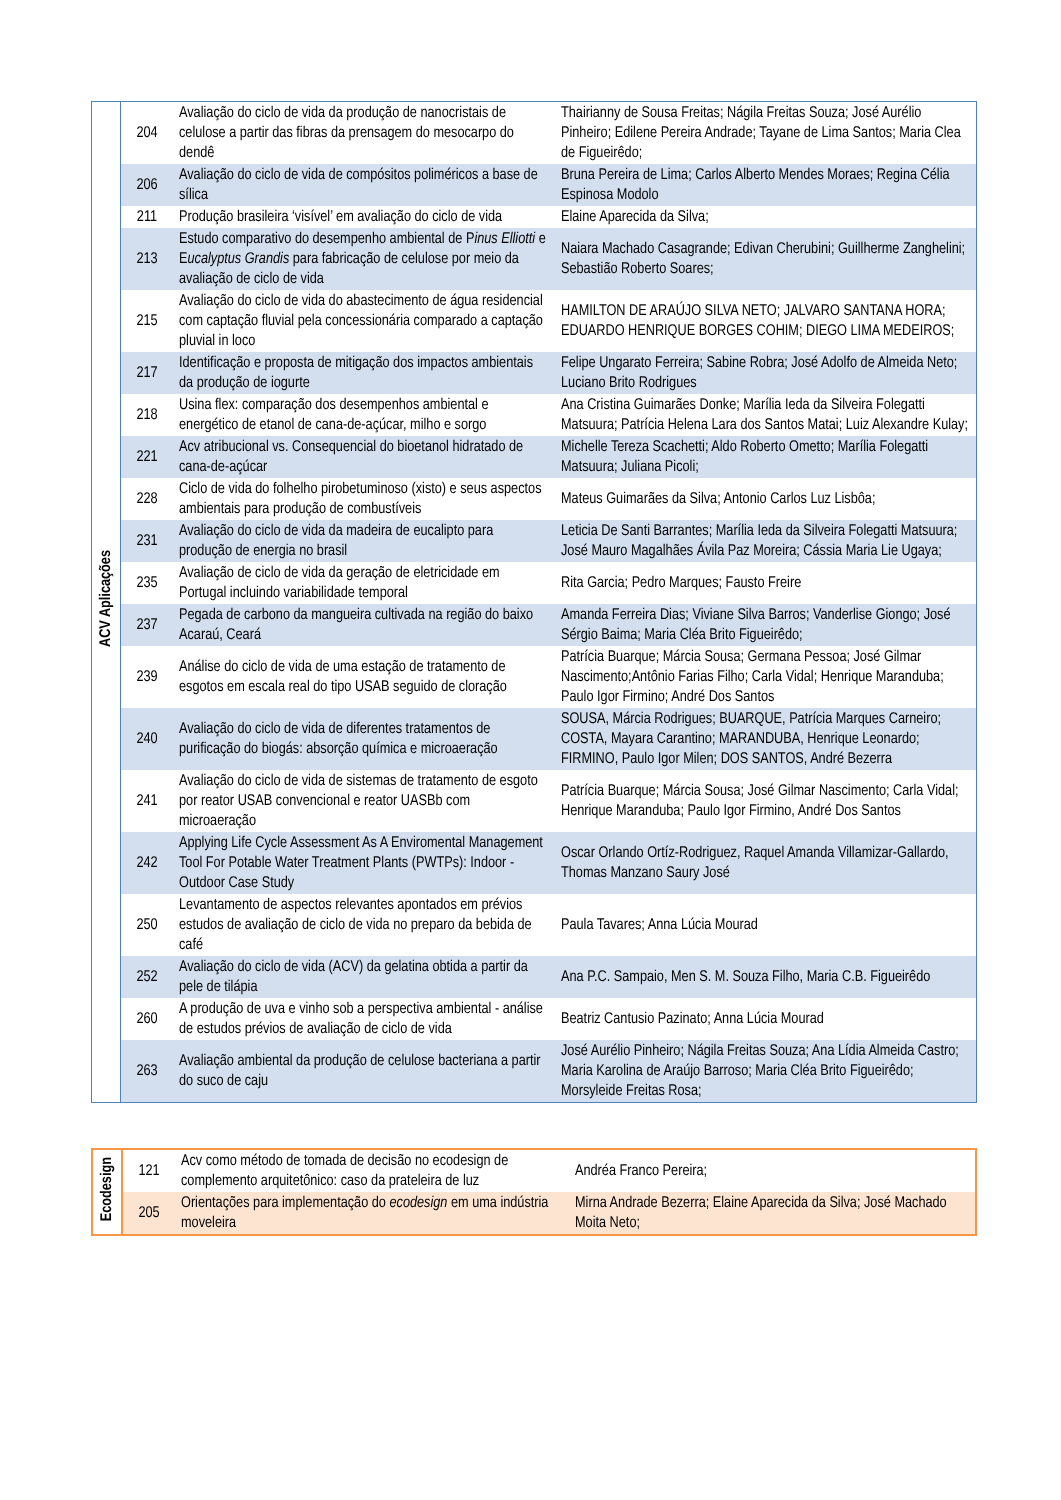| ACV Aplicações | 204 | Avaliação do ciclo de vida da produção de nanocristais de celulose a partir das fibras da prensagem do mesocarpo do dendê | Thairianny de Sousa Freitas; Nágila Freitas Souza; José Aurélio Pinheiro; Edilene Pereira Andrade; Tayane de Lima Santos; Maria Clea de Figueirêdo; |
| | 206 | Avaliação do ciclo de vida de compósitos poliméricos a base de sílica | Bruna Pereira de Lima; Carlos Alberto Mendes Moraes; Regina Célia Espinosa Modolo |
| | 211 | Produção brasileira ‘visível’ em avaliação do ciclo de vida | Elaine Aparecida da Silva; |
| | 213 | Estudo comparativo do desempenho ambiental de P inus Elliotti e E ucalyptus Grandis para fabricação de celulose por meio da avaliação de ciclo de vida | Naiara Machado Casagrande; Edivan Cherubini; Guillherme Zanghelini; Sebastião Roberto Soares; |
| | 215 | Avaliação do ciclo de vida do abastecimento de água residencial com captação fluvial pela concessionária comparado a captação pluvial in loco | HAMILTON DE ARAÚJO SILVA NETO; JALVARO SANTANA HORA; EDUARDO HENRIQUE BORGES COHIM; DIEGO LIMA MEDEIROS; |
| | 217 | Identificação e proposta de mitigação dos impactos ambientais da produção de iogurte | Felipe Ungarato Ferreira; Sabine Robra; José Adolfo de Almeida Neto; Luciano Brito Rodrigues |
| | 218 | Usina flex: comparação dos desempenhos ambiental e energético de etanol de cana-de-açúcar, milho e sorgo | Ana Cristina Guimarães Donke; Marília Ieda da Silveira Folegatti Matsuura; Patrícia Helena Lara dos Santos Matai; Luiz Alexandre Kulay; |
| | 221 | Acv atribucional vs. Consequencial do bioetanol hidratado de cana-de-açúcar | Michelle Tereza Scachetti; Aldo Roberto Ometto; Marília Folegatti Matsuura; Juliana Picoli; |
| | 228 | Ciclo de vida do folhelho pirobetuminoso (xisto) e seus aspectos ambientais para produção de combustíveis | Mateus Guimarães da Silva; Antonio Carlos Luz Lisbôa; |
| | 231 | Avaliação do ciclo de vida da madeira de eucalipto para produção de energia no brasil | Leticia De Santi Barrantes; Marília Ieda da Silveira Folegatti Matsuura; José Mauro Magalhães Ávila Paz Moreira; Cássia Maria Lie Ugaya; |
| | 235 | Avaliação de ciclo de vida da geração de eletricidade em Portugal incluindo variabilidade temporal | Rita Garcia; Pedro Marques; Fausto Freire |
| | 237 | Pegada de carbono da mangueira cultivada na região do baixo Acaraú, Ceará | Amanda Ferreira Dias; Viviane Silva Barros; Vanderlise Giongo; José Sérgio Baima; Maria Cléa Brito Figueirêdo; |
| | 239 | Análise do ciclo de vida de uma estação de tratamento de esgotos em escala real do tipo USAB seguido de cloração | Patrícia Buarque; Márcia Sousa; Germana Pessoa; José Gilmar Nascimento;Antônio Farias Filho; Carla Vidal; Henrique Maranduba; Paulo Igor Firmino; André Dos Santos |
| | 240 | Avaliação do ciclo de vida de diferentes tratamentos de purificação do biogás: absorção química e microaeração | SOUSA, Márcia Rodrigues; BUARQUE, Patrícia Marques Carneiro; COSTA, Mayara Carantino; MARANDUBA, Henrique Leonardo; FIRMINO, Paulo Igor Milen; DOS SANTOS, André Bezerra |
| | 241 | Avaliação do ciclo de vida de sistemas de tratamento de esgoto por reator USAB convencional e reator UASBb com microaeração | Patrícia Buarque; Márcia Sousa; José Gilmar Nascimento; Carla Vidal; Henrique Maranduba; Paulo Igor Firmino, André Dos Santos |
| | 242 | Applying Life Cycle Assessment As A Enviromental Management Tool For Potable Water Treatment Plants (PWTPs): Indoor -Outdoor Case Study | Oscar Orlando Ortíz-Rodriguez, Raquel Amanda Villamizar-Gallardo, Thomas Manzano Saury José |
| | 250 | Levantamento de aspectos relevantes apontados em prévios estudos de avaliação de ciclo de vida no preparo da bebida de café | Paula Tavares; Anna Lúcia Mourad |
| | 252 | Avaliação do ciclo de vida (ACV) da gelatina obtida a partir da pele de tilápia | Ana P.C. Sampaio, Men S. M. Souza Filho, Maria C.B. Figueirêdo |
| | 260 | A produção de uva e vinho sob a perspectiva ambiental - análise de estudos prévios de avaliação de ciclo de vida | Beatriz Cantusio Pazinato; Anna Lúcia Mourad |
| | 263 | Avaliação ambiental da produção de celulose bacteriana a partir do suco de caju | José Aurélio Pinheiro; Nágila Freitas Souza; Ana Lídia Almeida Castro; Maria Karolina de Araújo Barroso; Maria Cléa Brito Figueirêdo; Morsyleide Freitas Rosa; |
| Ecodesign | 121 | Acv como método de tomada de decisão no ecodesign de complemento arquitetônico: caso da prateleira de luz | Andréa Franco Pereira; |
| | 205 | Orientações para implementação do ecodesign em uma indústria moveleira | Mirna Andrade Bezerra; Elaine Aparecida da Silva; José Machado Moita Neto; |